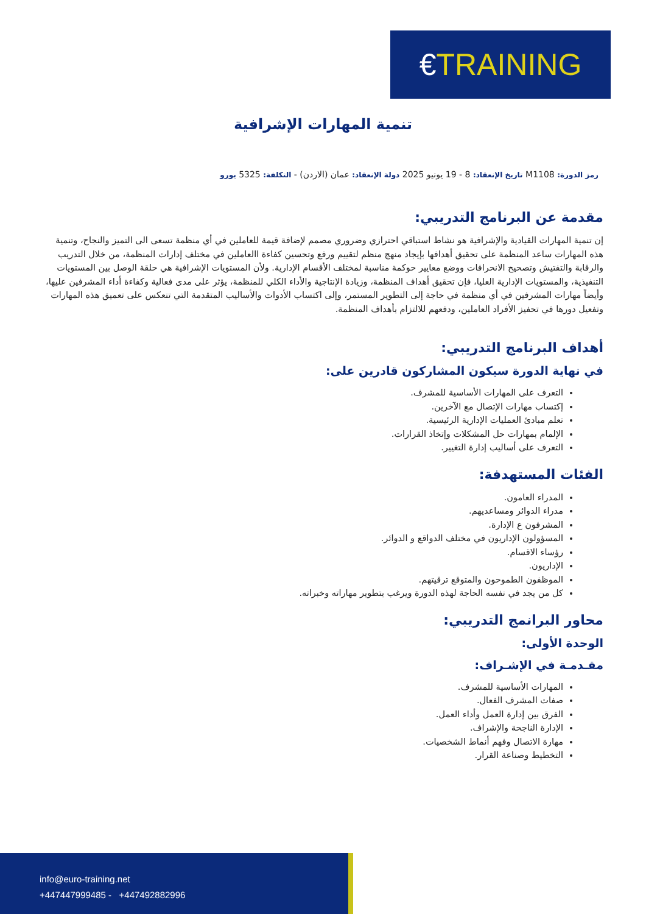€ TRAINING
تنمية المهارات الإشرافية
رمز الدورة: M1108 تاريخ الإنعقاد: 8 - 19 يونيو 2025 دولة الإنعقاد: عمان (الاردن) - التكلفة: 5325 يورو
مقدمة عن البرنامج التدريبي:
إن تنمية المهارات القيادية والإشرافية هو نشاط استباقي احترازي وضروري مصمم لإضافة قيمة للعاملين في أي منظمة تسعى الى التميز والنجاح، وتنمية هذه المهارات ساعد المنظمة على تحقيق أهدافها بإيجاد منهج منظم لتقييم ورفع وتحسين كفاءة االعاملين في مختلف إدارات المنظمة، من خلال التدريب والرقابة والتفتيش وتصحيح الانحرافات ووضع معايير حوكمة مناسبة لمختلف الأقسام الإدارية. ولأن المستويات الإشرافية هي حلقة الوصل بين المستويات التنفيذية، والمستويات الإدارية العليا، فإن تحقيق أهداف المنظمة، وزيادة الإنتاجية والأداء الكلي للمنظمة، يؤثر على مدى فعالية وكفاءة أداء المشرفين عليها، وأيضاً مهارات المشرفين في أي منظمة في حاجة إلى التطوير المستمر، وإلى اكتساب الأدوات والأساليب المتقدمة التي تنعكس على تعميق هذه المهارات وتفعيل دورها في تحفيز الأفراد العاملين، ودفعهم للالتزام بأهداف المنظمة.
أهداف البرنامج التدريبي:
في نهاية الدورة سيكون المشاركون قادرين على:
التعرف على المهارات الأساسية للمشرف.
إكتساب مهارات الإتصال مع الآخرين.
تعلم مبادئ العمليات الإدارية الرئيسية.
الإلمام بمهارات حل المشكلات وإتخاذ القرارات.
التعرف على أساليب إدارة التغيير.
الفئات المستهدفة:
المدراء العامون.
مدراء الدوائر ومساعديهم.
المشرفون ع الإدارة.
المسؤولون الإداريون في مختلف الدواقع و الدوائر.
رؤساء الاقسام.
الإداريون.
الموظفون الطموحون والمتوقع ترقيتهم.
كل من يجد في نفسه الحاجة لهذه الدورة ويرغب بتطوير مهاراته وخبراته.
محاور البرانمج التدريبي:
الوحدة الأولى:
مقـدمـة في الإشـراف:
المهارات الأساسية للمشرف.
صفات المشرف الفعال.
الفرق بين إدارة العمل وأداء العمل.
الإدارة الناجحة والإشراف.
مهارة الاتصال وفهم أنماط الشخصيات.
التخطيط وصناعة القرار.
info@euro-training.net
+447447999485 - +447492882996